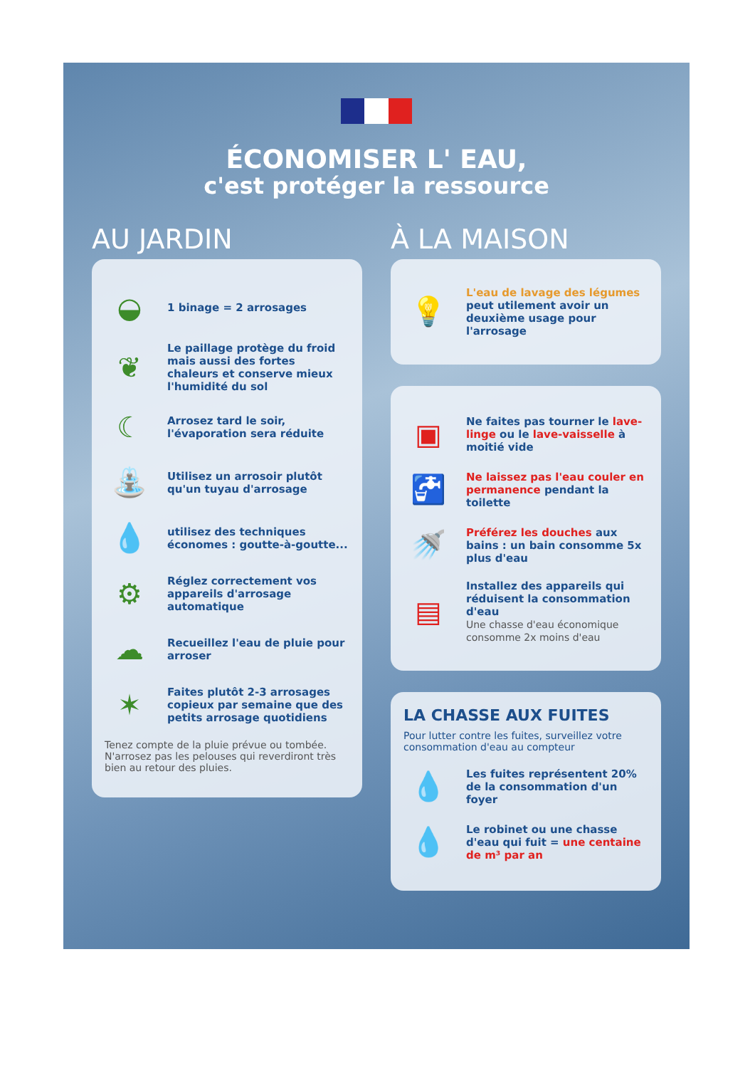ÉCONOMISER L' EAU,
c'est protéger la ressource
AU JARDIN
◒
1 binage = 2 arrosages
❦
Le paillage protège du froid mais aussi des fortes chaleurs et conserve mieux l'humidité du sol
☾
Arrosez tard le soir, l'évaporation sera réduite
⛲
Utilisez un arrosoir plutôt qu'un tuyau d'arrosage
💧
utilisez des techniques économes : goutte-à-goutte...
⚙
Réglez correctement vos appareils d'arrosage automatique
☁
Recueillez l'eau de pluie pour arroser
✶
Faites plutôt 2-3 arrosages copieux par semaine que des petits arrosage quotidiens
Tenez compte de la pluie prévue ou tombée. N'arrosez pas les pelouses qui reverdiront très bien au retour des pluies.
À LA MAISON
💡
L'eau de lavage des légumes peut utilement avoir un deuxième usage pour l'arrosage
▣
Ne faites pas tourner le lave-linge ou le lave-vaisselle à moitié vide
🚰
Ne laissez pas l'eau couler en permanence pendant la toilette
🚿
Préférez les douches aux bains : un bain consomme 5x plus d'eau
▤
Installez des appareils qui réduisent la consommation d'eau
Une chasse d'eau économique consomme 2x moins d'eau
LA CHASSE AUX FUITES
Pour lutter contre les fuites, surveillez votre consommation d'eau au compteur
💧
Les fuites représentent 20% de la consommation d'un foyer
💧
Le robinet ou une chasse d'eau qui fuit = une centaine de m³ par an